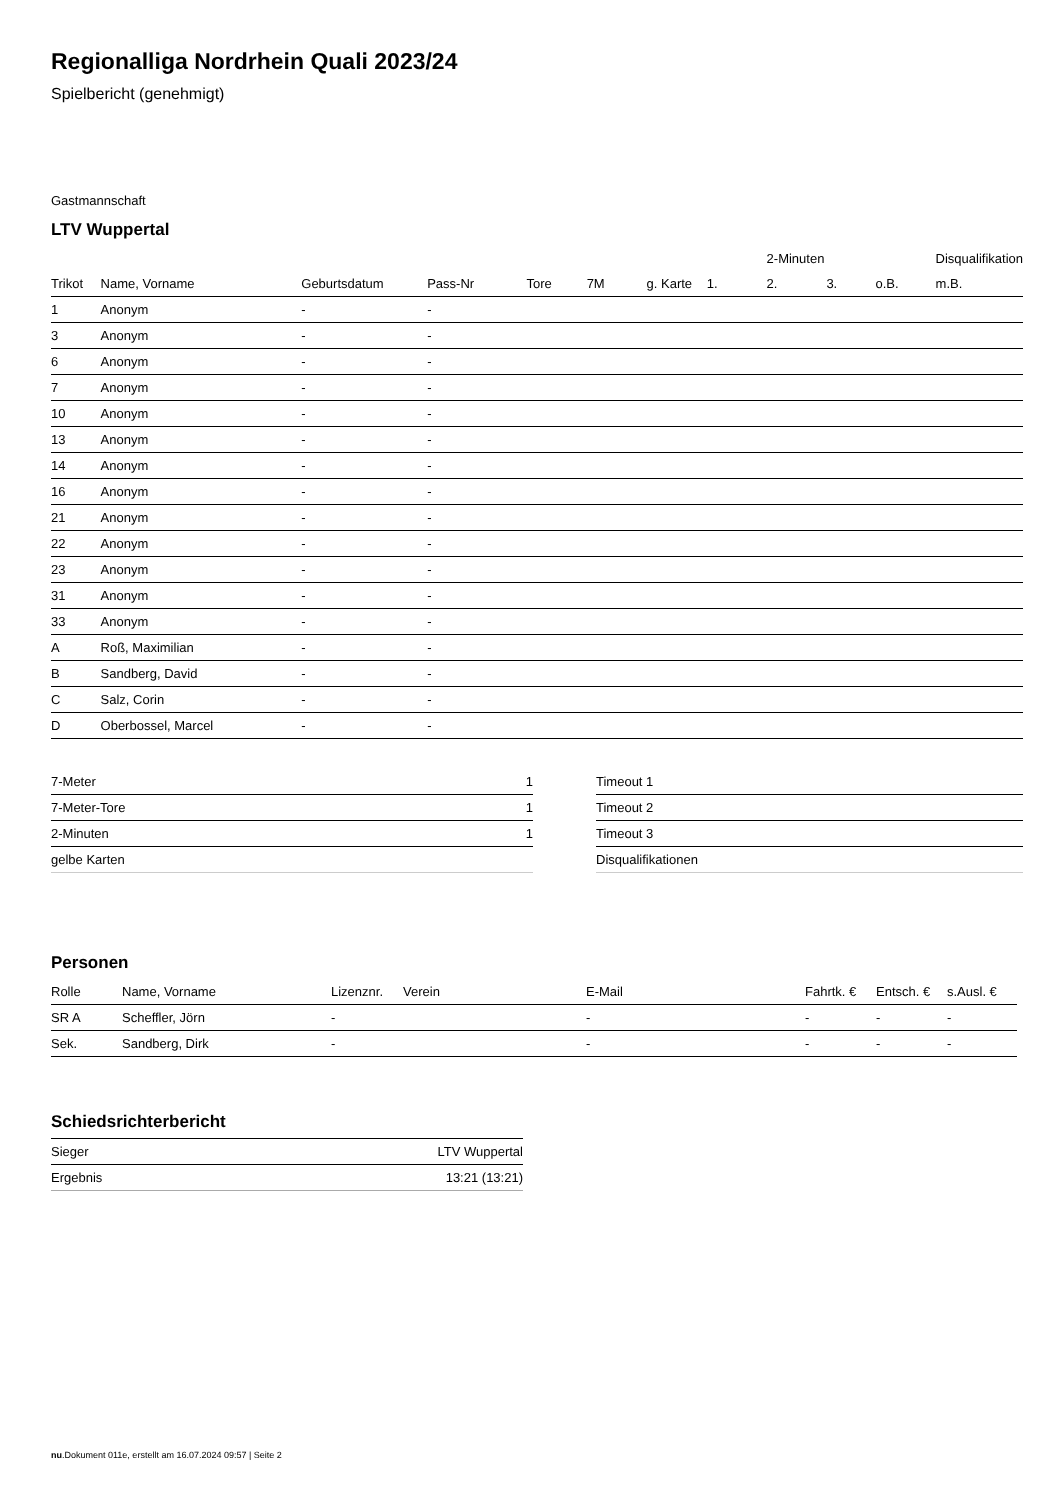Regionalliga Nordrhein Quali 2023/24
Spielbericht (genehmigt)
Gastmannschaft
LTV Wuppertal
| | | | | | | | | 2-Minuten | | | Disqualifikation |
| --- | --- | --- | --- | --- | --- | --- | --- | --- | --- | --- | --- |
| Trikot | Name, Vorname | Geburtsdatum | Pass-Nr | Tore | 7M | g. Karte | 1. | 2. | 3. | o.B. | m.B. |
| 1 | Anonym | - | - | | | | | | | | |
| 3 | Anonym | - | - | | | | | | | | |
| 6 | Anonym | - | - | | | | | | | | |
| 7 | Anonym | - | - | | | | | | | | |
| 10 | Anonym | - | - | | | | | | | | |
| 13 | Anonym | - | - | | | | | | | | |
| 14 | Anonym | - | - | | | | | | | | |
| 16 | Anonym | - | - | | | | | | | | |
| 21 | Anonym | - | - | | | | | | | | |
| 22 | Anonym | - | - | | | | | | | | |
| 23 | Anonym | - | - | | | | | | | | |
| 31 | Anonym | - | - | | | | | | | | |
| 33 | Anonym | - | - | | | | | | | | |
| A | Roß, Maximilian | - | - | | | | | | | | |
| B | Sandberg, David | - | - | | | | | | | | |
| C | Salz, Corin | - | - | | | | | | | | |
| D | Oberbossel, Marcel | - | - | | | | | | | | |
| 7-Meter | 1 |
| 7-Meter-Tore | 1 |
| 2-Minuten | 1 |
| gelbe Karten | |
| Timeout 1 |
| Timeout 2 |
| Timeout 3 |
| Disqualifikationen |
Personen
| Rolle | Name, Vorname | Lizenznr. | Verein | E-Mail | Fahrtk. € | Entsch. € | s.Ausl. € |
| --- | --- | --- | --- | --- | --- | --- | --- |
| SR A | Scheffler, Jörn | - | | - | - | - | - |
| Sek. | Sandberg, Dirk | - | | - | - | - | - |
Schiedsrichterbericht
| Sieger | LTV Wuppertal |
| Ergebnis | 13:21 (13:21) |
nu.Dokument 011e, erstellt am 16.07.2024 09:57 | Seite 2